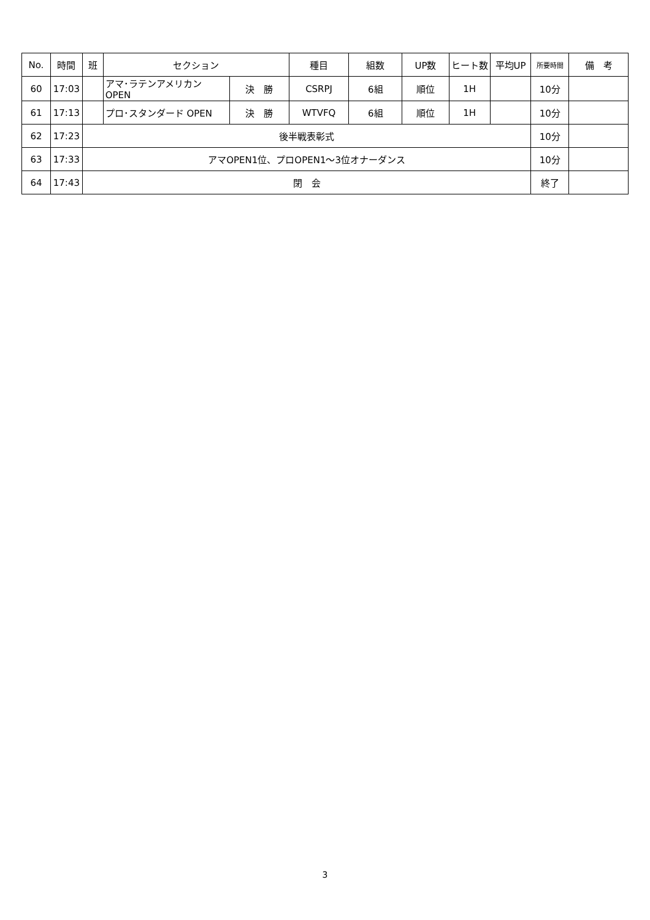| No. | 時間 | 班 | セクション | | 種目 | 組数 | UP数 | ヒート数 | 平均UP | 所要時間 | 備 考 |
| --- | --- | --- | --- | --- | --- | --- | --- | --- | --- | --- | --- |
| 60 | 17:03 | | アマ･ラテンアメリカン OPEN | 決 勝 | CSRPJ | 6組 | 順位 | 1H | | 10分 | |
| 61 | 17:13 | | プロ･スタンダード OPEN | 決 勝 | WTVFQ | 6組 | 順位 | 1H | | 10分 | |
| 62 | 17:23 | 後半戦表彰式 | | | | | | | | 10分 | |
| 63 | 17:33 | アマOPEN1位、プロOPEN1～3位オナーダンス | | | | | | | | 10分 | |
| 64 | 17:43 | 閉 会 | | | | | | | | 終了 | |
3